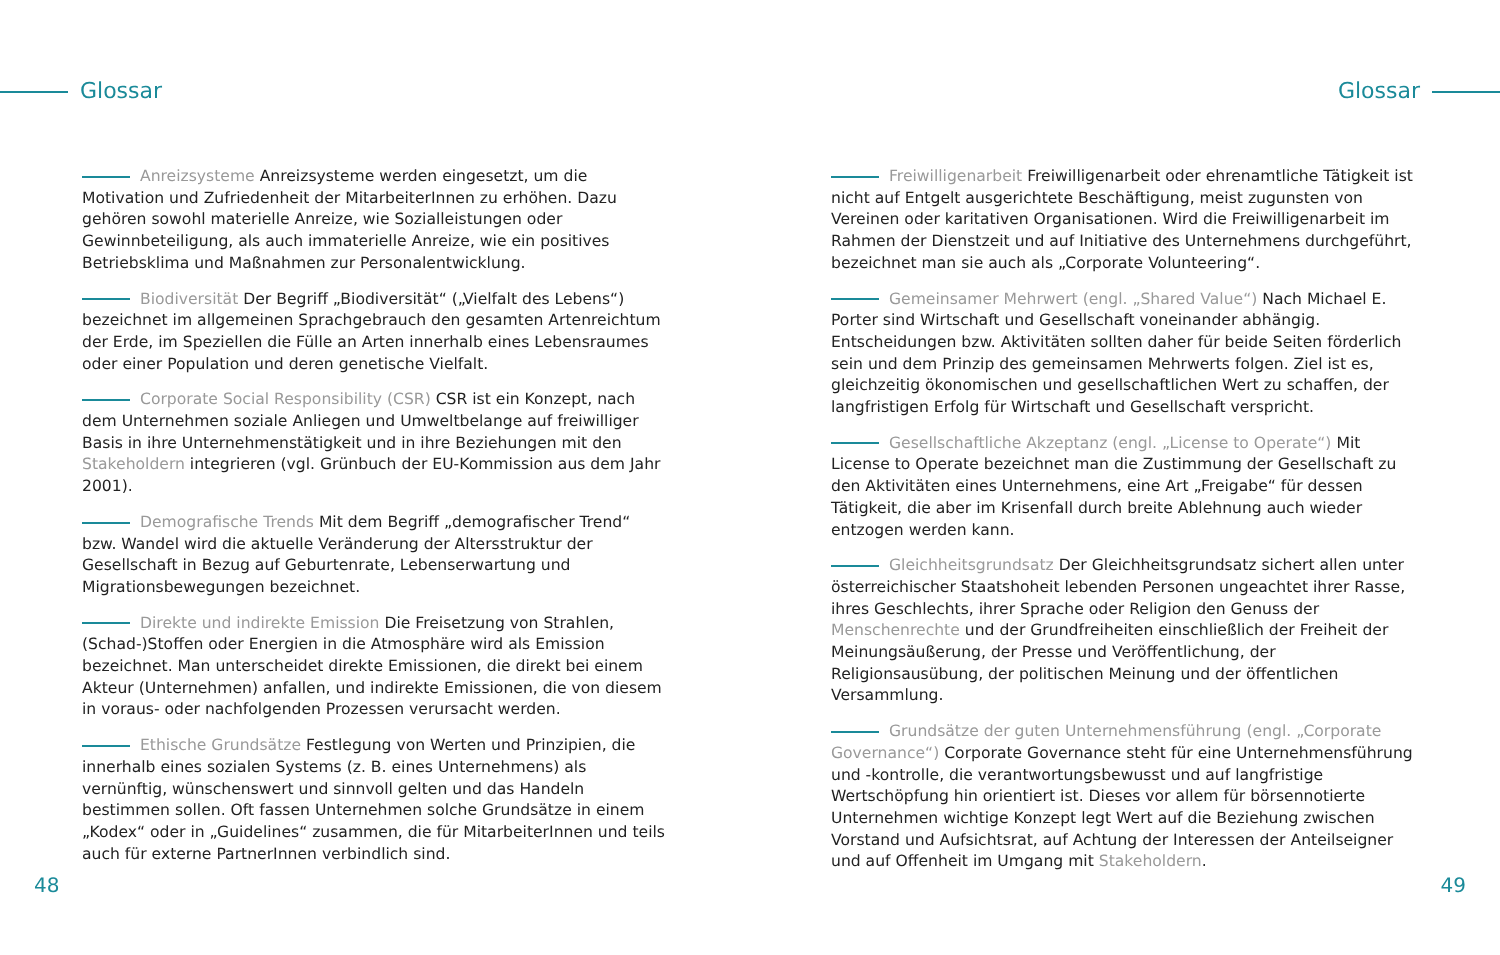Glossar Glossar
Anreizsysteme Anreizsysteme werden eingesetzt, um die Motivation und Zufriedenheit der MitarbeiterInnen zu erhöhen. Dazu gehören sowohl materielle Anreize, wie Sozialleistungen oder Gewinnbeteiligung, als auch immaterielle Anreize, wie ein positives Betriebsklima und Maßnahmen zur Personalentwicklung.
Biodiversität Der Begriff „Biodiversität“ („Vielfalt des Lebens“) bezeichnet im allgemeinen Sprachgebrauch den gesamten Artenreichtum der Erde, im Speziellen die Fülle an Arten innerhalb eines Lebensraumes oder einer Population und deren genetische Vielfalt.
Corporate Social Responsibility (CSR) CSR ist ein Konzept, nach dem Unternehmen soziale Anliegen und Umweltbelange auf freiwilliger Basis in ihre Unternehmenstätigkeit und in ihre Beziehungen mit den Stakeholdern integrieren (vgl. Grünbuch der EU-Kommission aus dem Jahr 2001).
Demografische Trends Mit dem Begriff „demografischer Trend“ bzw. Wandel wird die aktuelle Veränderung der Altersstruktur der Gesellschaft in Bezug auf Geburtenrate, Lebenserwartung und Migrationsbewegungen bezeichnet.
Direkte und indirekte Emission Die Freisetzung von Strahlen, (Schad-)Stoffen oder Energien in die Atmosphäre wird als Emission bezeichnet. Man unterscheidet direkte Emissionen, die direkt bei einem Akteur (Unternehmen) anfallen, und indirekte Emissionen, die von diesem in voraus- oder nachfolgenden Prozessen verursacht werden.
Ethische Grundsätze Festlegung von Werten und Prinzipien, die innerhalb eines sozialen Systems (z. B. eines Unternehmens) als vernünftig, wünschenswert und sinnvoll gelten und das Handeln bestimmen sollen. Oft fassen Unternehmen solche Grundsätze in einem „Kodex“ oder in „Guidelines“ zusammen, die für MitarbeiterInnen und teils auch für externe PartnerInnen verbindlich sind.
Freiwilligenarbeit Freiwilligenarbeit oder ehrenamtliche Tätigkeit ist nicht auf Entgelt ausgerichtete Beschäftigung, meist zugunsten von Vereinen oder karitativen Organisationen. Wird die Freiwilligenarbeit im Rahmen der Dienstzeit und auf Initiative des Unternehmens durchgeführt, bezeichnet man sie auch als „Corporate Volunteering“.
Gemeinsamer Mehrwert (engl. „Shared Value“) Nach Michael E. Porter sind Wirtschaft und Gesellschaft voneinander abhängig. Entscheidungen bzw. Aktivitäten sollten daher für beide Seiten förderlich sein und dem Prinzip des gemeinsamen Mehrwerts folgen. Ziel ist es, gleichzeitig ökonomischen und gesellschaftlichen Wert zu schaffen, der langfristigen Erfolg für Wirtschaft und Gesellschaft verspricht.
Gesellschaftliche Akzeptanz (engl. „License to Operate“) Mit License to Operate bezeichnet man die Zustimmung der Gesellschaft zu den Aktivitäten eines Unternehmens, eine Art „Freigabe“ für dessen Tätigkeit, die aber im Krisenfall durch breite Ablehnung auch wieder entzogen werden kann.
Gleichheitsgrundsatz Der Gleichheitsgrundsatz sichert allen unter österreichischer Staatshoheit lebenden Personen ungeachtet ihrer Rasse, ihres Geschlechts, ihrer Sprache oder Religion den Genuss der Menschenrechte und der Grundfreiheiten einschließlich der Freiheit der Meinungsäußerung, der Presse und Veröffentlichung, der Religionsausübung, der politischen Meinung und der öffentlichen Versammlung.
Grundsätze der guten Unternehmensführung (engl. „Corporate Governance“) Corporate Governance steht für eine Unternehmensführung und -kontrolle, die verantwortungsbewusst und auf langfristige Wertschöpfung hin orientiert ist. Dieses vor allem für börsennotierte Unternehmen wichtige Konzept legt Wert auf die Beziehung zwischen Vorstand und Aufsichtsrat, auf Achtung der Interessen der Anteilseigner und auf Offenheit im Umgang mit Stakeholdern.
48 49